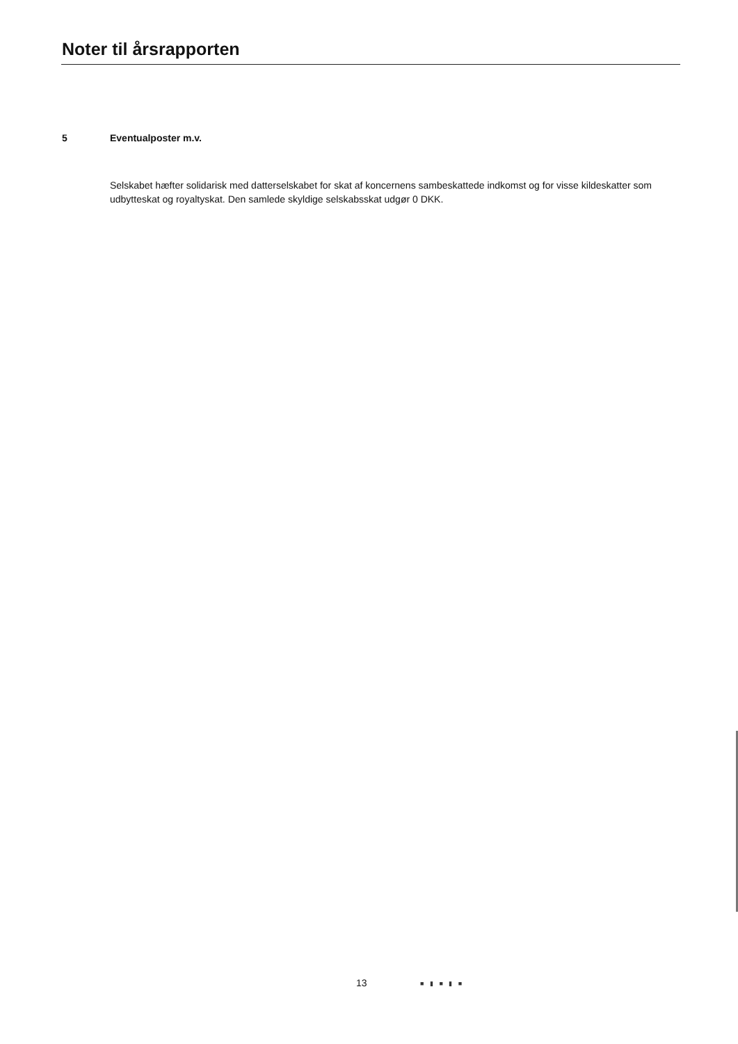Noter til årsrapporten
5 Eventualposter m.v.
Selskabet hæfter solidarisk med datterselskabet for skat af koncernens sambeskattede indkomst og for visse kildeskatter som udbytteskat og royaltyskat. Den samlede skyldige selskabsskat udgør 0 DKK.
13 ■ ▮ ■ ▮ ■